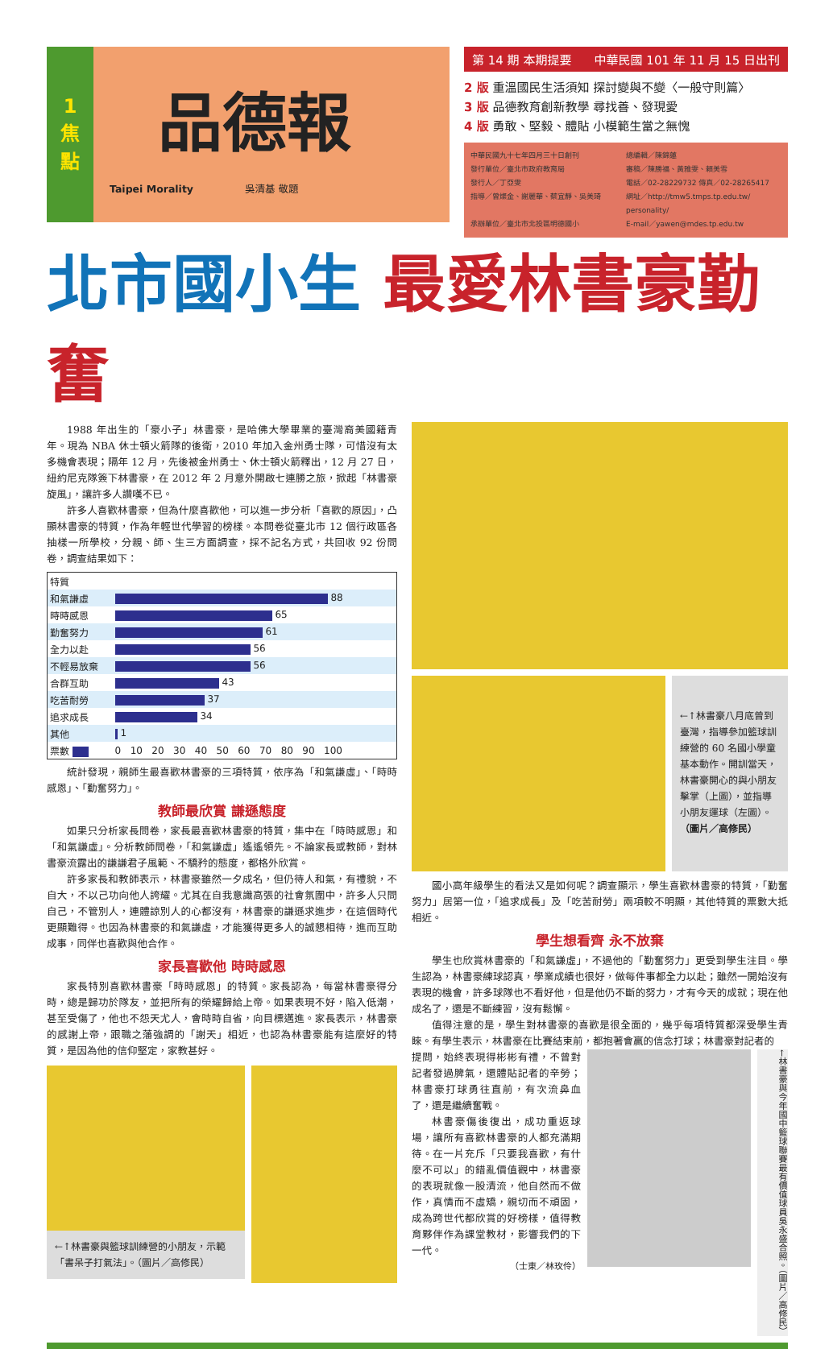1
焦
點
品德報
Taipei Morality 吳清基 敬題
第 14 期 本期提要 中華民國 101 年 11 月 15 日出刊
2 版 重溫國民生活須知 探討變與不變〈一般守則篇〉
3 版 品德教育創新教學 尋找善、發現愛
4 版 勇敢、堅毅、體貼 小模範生當之無愧
中華民國九十七年四月三十日創刊 總編輯／陳錦蓮 發行單位／臺北市政府教育局 審稿／陳勝福、黃雅雯、賴美雪 發行人／丁亞雯 電話／02-28229732 傳真／02-28265417 指導／曾燦金、謝麗華、蔡宜靜、吳美琦 網址／http://tmw5.tmps.tp.edu.tw/ personality/ 承辦單位／臺北市北投區明德國小 E-mail／yawen@mdes.tp.edu.tw
北市國小生 最愛林書豪勤奮
1988 年出生的「豪小子」林書豪，是哈佛大學畢業的臺灣裔美國籍青年。現為 NBA 休士頓火箭隊的後衛，2010 年加入金州勇士隊，可惜沒有太多機會表現；隔年 12 月，先後被金州勇士、休士頓火箭釋出，12 月 27 日，紐約尼克隊簽下林書豪，在 2012 年 2 月意外開啟七連勝之旅，掀起「林書豪旋風」，讓許多人讚嘆不已。
許多人喜歡林書豪，但為什麼喜歡他，可以進一步分析「喜歡的原因」，凸顯林書豪的特質，作為年輕世代學習的榜樣。本問卷從臺北市 12 個行政區各抽樣一所學校，分親、師、生三方面調查，採不記名方式，共回收 92 份問卷，調查結果如下：
| 特質 | |
| --- | --- |
| 和氣謙虛 | 88 |
| 時時感恩 | 65 |
| 勤奮努力 | 61 |
| 全力以赴 | 56 |
| 不輕易放棄 | 56 |
| 合群互助 | 43 |
| 吃苦耐勞 | 37 |
| 追求成長 | 34 |
| 其他 | 1 |
| 票數 | 0 10 20 30 40 50 60 70 80 90 100 |
統計發現，親師生最喜歡林書豪的三項特質，依序為「和氣謙虛」、「時時感恩」、「勤奮努力」。
教師最欣賞 謙遜態度
如果只分析家長問卷，家長最喜歡林書豪的特質，集中在「時時感恩」和「和氣謙虛」。分析教師問卷，「和氣謙虛」遙遙領先。不論家長或教師，對林書豪流露出的謙謙君子風範、不驕矜的態度，都格外欣賞。
許多家長和教師表示，林書豪雖然一夕成名，但仍待人和氣，有禮貌，不自大，不以己功向他人誇耀。尤其在自我意識高張的社會氛圍中，許多人只問自己，不管別人，連體諒別人的心都沒有，林書豪的謙遜求進步，在這個時代更顯難得。也因為林書豪的和氣謙虛，才能獲得更多人的誠懇相待，進而互助成事，同伴也喜歡與他合作。
家長喜歡他 時時感恩
家長特別喜歡林書豪「時時感恩」的特質。家長認為，每當林書豪得分時，總是歸功於隊友，並把所有的榮耀歸給上帝。如果表現不好，陷入低潮，甚至受傷了，他也不怨天尤人，會時時自省，向目標邁進。家長表示，林書豪的感謝上帝，跟職之藩強調的「謝天」相近，也認為林書豪能有這麼好的特質，是因為他的信仰堅定，家教甚好。
←↑林書豪與籃球訓練營的小朋友，示範「書呆子打氣法」。（圖片／高修民）
←↑林書豪八月底曾到臺灣，指導參加籃球訓練營的 60 名國小學童基本動作。開訓當天，林書豪開心的與小朋友擊掌（上圖），並指導小朋友運球（左圖）。
（圖片／高修民）
國小高年級學生的看法又是如何呢？調查顯示，學生喜歡林書豪的特質，「勤奮努力」居第一位，「追求成長」及「吃苦耐勞」兩項較不明顯，其他特質的票數大抵相近。
學生想看齊 永不放棄
學生也欣賞林書豪的「和氣謙虛」，不過他的「勤奮努力」更受到學生注目。學生認為，林書豪練球認真，學業成績也很好，做每件事都全力以赴；雖然一開始沒有表現的機會，許多球隊也不看好他，但是他仍不斷的努力，才有今天的成就；現在他成名了，還是不斷練習，沒有鬆懈。
值得注意的是，學生對林書豪的喜歡是很全面的，幾乎每項特質都深受學生青睞。有學生表示，林書豪在比賽結束前，都抱著會贏的信念打球；林書豪對記者的
提問，始終表現得彬彬有禮，不曾對記者發過脾氣，還體貼記者的辛勞；林書豪打球勇往直前，有次流鼻血了，還是繼續奮戰。
林書豪傷後復出，成功重返球場，讓所有喜歡林書豪的人都充滿期待。在一片充斥「只要我喜歡，有什麼不可以」的錯亂價值觀中，林書豪的表現就像一股清流，他自然而不做作，真情而不虛矯，親切而不頑固，成為跨世代都欣賞的好榜樣，值得教育夥伴作為課堂教材，影響我們的下一代。
（士東／林玫伶）
←林書豪與今年國中籃球聯賽最有價值球員吳永盛合照。（圖片／高修民）